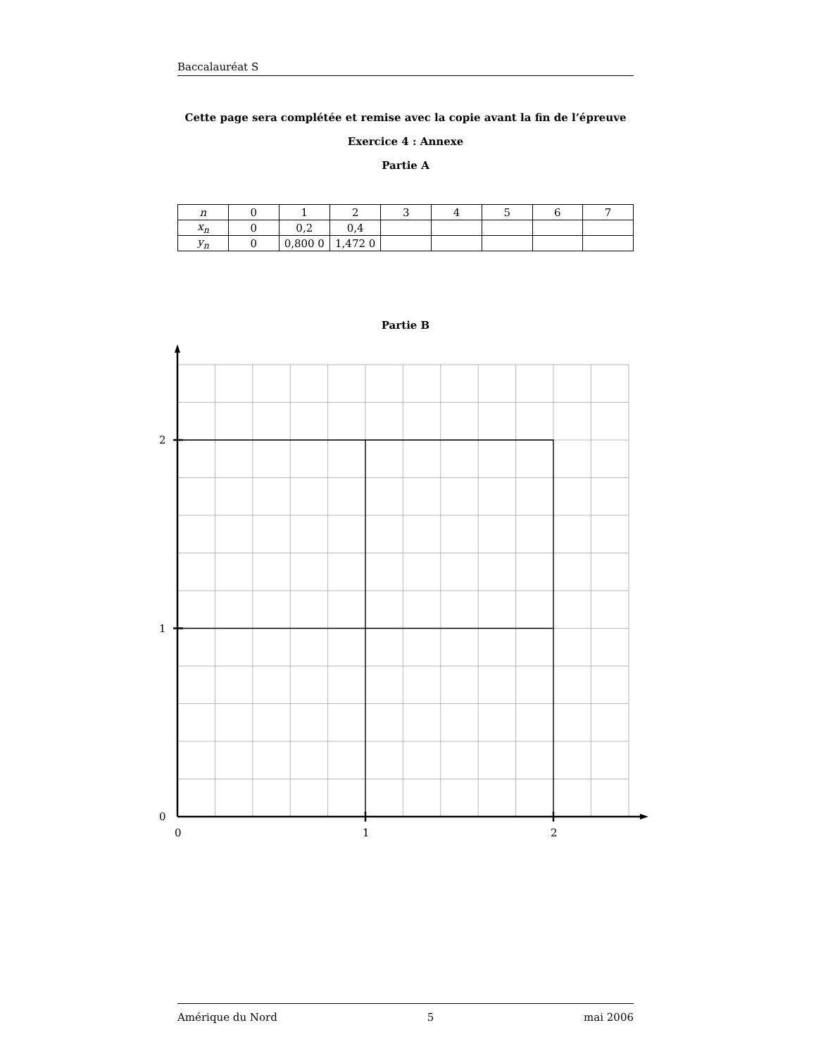Baccalauréat S
Cette page sera complétée et remise avec la copie avant la fin de l’épreuve
Exercice 4 : Annexe
Partie A
| n | 0 | 1 | 2 | 3 | 4 | 5 | 6 | 7 |
| x<sub>n</sub> | 0 | 0,2 | 0,4 | | | | | |
| y<sub>n</sub> | 0 | 0,800 0 | 1,472 0 | | | | | |
Partie B
2
1
0
0
1
2
Amérique du Nord 5 mai 2006